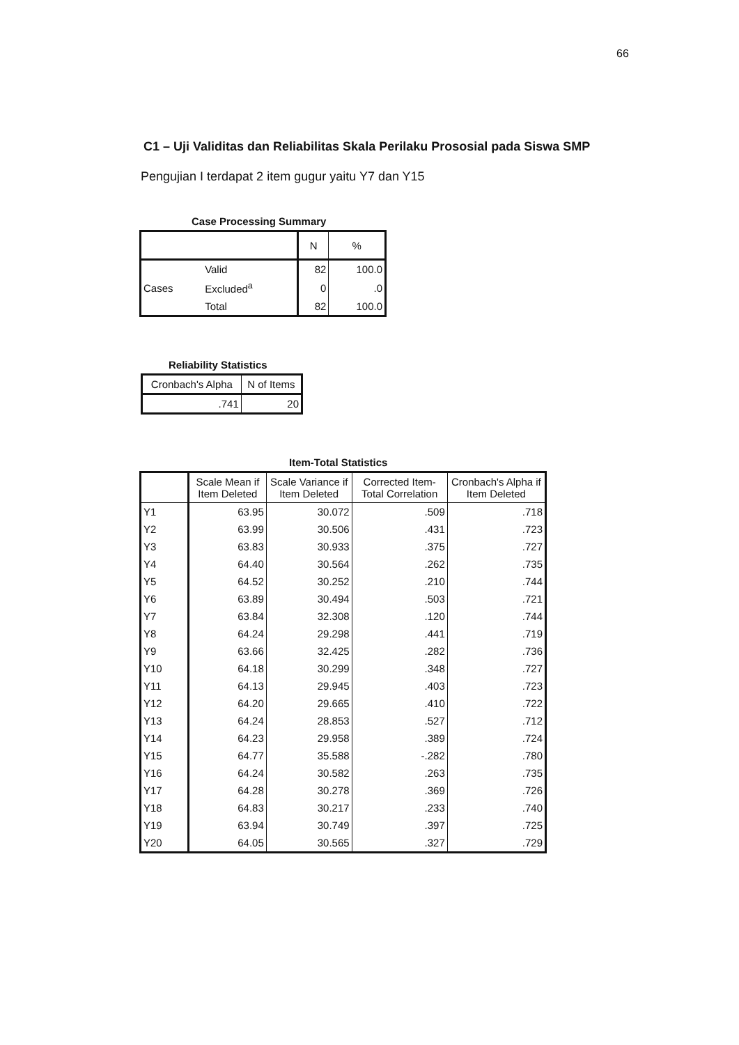66
C1 – Uji Validitas dan Reliabilitas Skala Perilaku Prososial pada Siswa SMP
Pengujian I terdapat 2 item gugur yaitu Y7 dan Y15
Case Processing Summary
| | | N | % |
| --- | --- | --- | --- |
| Cases | Valid | 82 | 100.0 |
| | Excluded<sup>a</sup> | 0 | .0 |
| | Total | 82 | 100.0 |
Reliability Statistics
| Cronbach's Alpha | N of Items |
| --- | --- |
| .741 | 20 |
Item-Total Statistics
| | Scale Mean if Item Deleted | Scale Variance if Item Deleted | Corrected Item-Total Correlation | Cronbach's Alpha if Item Deleted |
| --- | --- | --- | --- | --- |
| Y1 | 63.95 | 30.072 | .509 | .718 |
| Y2 | 63.99 | 30.506 | .431 | .723 |
| Y3 | 63.83 | 30.933 | .375 | .727 |
| Y4 | 64.40 | 30.564 | .262 | .735 |
| Y5 | 64.52 | 30.252 | .210 | .744 |
| Y6 | 63.89 | 30.494 | .503 | .721 |
| Y7 | 63.84 | 32.308 | .120 | .744 |
| Y8 | 64.24 | 29.298 | .441 | .719 |
| Y9 | 63.66 | 32.425 | .282 | .736 |
| Y10 | 64.18 | 30.299 | .348 | .727 |
| Y11 | 64.13 | 29.945 | .403 | .723 |
| Y12 | 64.20 | 29.665 | .410 | .722 |
| Y13 | 64.24 | 28.853 | .527 | .712 |
| Y14 | 64.23 | 29.958 | .389 | .724 |
| Y15 | 64.77 | 35.588 | -.282 | .780 |
| Y16 | 64.24 | 30.582 | .263 | .735 |
| Y17 | 64.28 | 30.278 | .369 | .726 |
| Y18 | 64.83 | 30.217 | .233 | .740 |
| Y19 | 63.94 | 30.749 | .397 | .725 |
| Y20 | 64.05 | 30.565 | .327 | .729 |